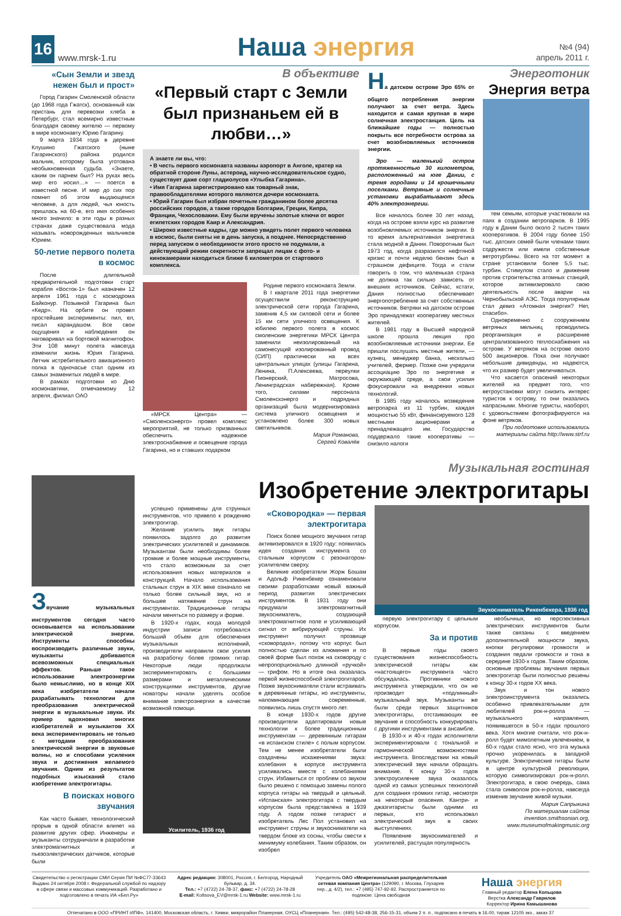16 www.mrsk-1.ru
Наша энергия
№4 (94)
апрель 2011 г.
«Сын Земли и звезд нежен был и прост»
Город Гагарин Смоленской области (до 1968 года Гжатск), основанный как пристань для перевозки хлеба в Петербург, стал всемирно известным благодаря своему жителю — первому в мире космонавту Юрию Гагарину.
9 марта 1934 года в деревне Клушино Гжатского (ныне Гагаринского) района родился мальчик, которому была уготована необыкновенная судьба. «Знаете, каким он парнем был? На руках весь мир его носил…» — поется в известной песне. И мир до сих пор помнит об этом выдающемся человеке, а для людей, чья юность пришлась на 60-е, его имя особенно много значило: в эти годы в разных странах даже существовала мода называть новорожденных мальчиков Юрием.
50-летие первого полета в космос
После длительной предварительной подготовки старт корабля «Восток-1» был назначен 12 апреля 1961 года с космодрома Байконур. Позывной Гагарина был «Кедр». На орбите он провел простейшие эксперименты: пил, ел, писал карандашом. Все свои ощущения и наблюдения он наговаривал на бортовой магнитофон. Эти 108 минут полета навсегда изменили жизнь Юрия Гагарина. Летчик истребительного авиационного полка в одночасье стал одним из самых знаменитых людей в мире.
В рамках подготовки ко Дню космонавтики, отмечаемому 12 апреля, филиал ОАО
В объективе
«Первый старт с Земли был признаньем ей в любви…»
А знаете ли вы, что:
• В честь первого космонавта названы аэропорт в Анголе, кратер на обратной стороне Луны, астероид, научно-исследовательское судно, существует даже сорт гладиолусов «Улыбка Гагарина».
• Имя Гагарина зарегистрировано как товарный знак, правообладателями которого являются дочери космонавта.
• Юрий Гагарин был избран почетным гражданином более десятка российских городов, а также городов Болгарии, Греции, Кипра, Франции, Чехословакии. Ему были вручены золотые ключи от ворот египетских городов Каир и Александрия.
• Широко известные кадры, где можно увидеть полет первого человека в космос, были сняты не в день запуска, а позднее. Непосредственно перед запуском о необходимости этого просто не подумали, а действующий режим секретности запрещал лицам с фото- и кинокамерами находиться ближе 6 километров от стартового комплекса.
«МРСК Центра» — «Смоленскэнерго» провел комплекс мероприятий, не только призванных обеспечить надежное электроснабжение и освещение города Гагарина, но и ставших подарком
Родине первого космонавта Земли.
В I квартале 2011 года энергетики осуществили реконструкцию электрической сети города Гагарина, заменив 4,5 км силовой сети и более 15 км сети уличного освещения. К юбилею первого полета в космос смоленские энергетики МРСК Центра заменили неизолированный на самонесущий изолированный провод (СИП) практически на всех центральных улицах (улицы Гагарина, Ленина, П.Алексеева, переулки Пионерский, Матросова, Ленинградская набережная). Кроме того, силами персонала Смоленскэнерго и подрядных организаций была модернизирована система уличного освещения и установлено более 300 новых светильников.
Мария Романова,
Сергей Ковалёв
На датском острове Эро 65% от общего потребления энергии получают за счет ветра. Здесь находится и самая крупная в мире солнечная электростанция. Цель на ближайшие годы — полностью покрыть все потребности острова за счет возобновляемых источников энергии.
Эро — маленький остров протяженностью 30 километров, расположенный на юге Дании, с тремя городами и 14 крошечными поселками. Ветряные и солнечные установки вырабатывают здесь 40% электроэнергии.
Все началось более 30 лет назад, когда на острове взяли курс на развитие возобновляемых источников энергии. В то время альтернативная энергетика стала модной в Дании. Поворотным был 1973 год, когда разразился нефтяной кризис и почти неделю бензин был в страшном дефиците. Тогда и стали говорить о том, что маленькая страна не должна так сильно зависеть от внешних источников. Сейчас, кстати, Дания полностью обеспечивает энергопотребление за счет собственных источников. Ветряки на датском острове Эро принадлежат кооперативу местных жителей.
В 1981 году в Высшей народной школе прошла лекция про возобновляемые источники энергии. Ее пришли послушать местные жители, — кузнец, менеджер банка, несколько учителей, фермер. Позже они учредили ассоциацию Эро по энергетике и окружающей среде, а свои усилия фокусировали на внедрении новых технологий.
В 1985 году началось возведение ветропарка из 11 турбин, каждая мощностью 55 кВт, финансируемого 128 местными акционерами и принадлежащего им. Государство поддержало такие кооперативы — снизило налоги
Энерготоник
Энергия ветра
тем семьям, которые участвовали на паях в создании ветропарков. В 1995 году в Дании было около 2 тысяч таких кооперативов. В 2004 году более 150 тыс. датских семей были членами таких содружеств или имели собственные ветротурбины. Всего на тот момент в стране установили более 5,5 тыс. турбин. Стимулом стало и движение против строительства атомных станций, которое активизировало свою деятельность после аварии на Чернобыльской АЭС. Тогда популярным стал девиз «Атомная энергия? Нет, спасибо».
Одновременно с сооружением ветряных мельниц проводились реорганизация и расширение централизованного теплоснабжения на острове. У ветряков на острове около 500 акционеров. Пока они получают небольшие дивиденды, но надеются, что их размер будет увеличиваться.
Что касается опасений некоторых жителей на предмет того, что ветроустановки могут снизить интерес туристов к острову, то они оказались напрасными. Многие туристы, наоборот, с удовольствием фотографируются на фоне ветряков.
При подготовке использовались материалы сайта http://www.strf.ru
Музыкальная гостиная
Звучание музыкальных инструментов сегодня часто основывается на использовании электрической энергии. Инструменты способны воспроизводить различные звуки, музыканты добиваются всевозможных специальных эффектов. Раньше такое использование электроэнергии было немыслимо, но в конце XIX века изобретатели начали разрабатывать технологии для преобразования электрической энергии в музыкальные звуки. Их пример вдохновил многих изобретателей и музыкантов XX века экспериментировать не только с методами преобразования электрической энергии в звуковые волны, но и способами усиления звука и достижения желаемого звучания. Одним из результатов подобных изысканий стало изобретение электрогитары.
В поисках нового звучания
Как часто бывает, технологический прорыв в одной области влияет на развитие других сфер. Инженеры и музыканты сотрудничали в разработке электромагнитных и пьезоэлектрических датчиков, которые были
Изобретение электрогитары
успешно применены для струнных инструментов, что привело к рождению электрогитар.
Желание усилить звук гитары появилось задолго до развития электрических усилителей и динамиков. Музыкантам были необходимы более громкие и более мощные инструменты, что стало возможным за счет использования новых материалов и конструкций. Начало использования стальных струн в XIX веке означало не только более сильный звук, но и большее натяжение струн на инструментах. Традиционные гитары начали меняться по размеру и форме.
В 1920-х годах, когда молодой индустрии записи потребовался больший объем для обеспечения музыкальных исполнений, производители направили свои усилия на разработку более громких гитар. Некоторые люди продолжали экспериментировать с большими размерами и металлическими конструкциями инструментов, другие новаторы начали уделять особое внимание электроэнергии в качестве возможной помощи.
Усилитель, 1936 год
«Сковородка» — первая электрогитара
Поиск более мощного звучания гитар активизировался в 1920 году: появилась идея создания инструмента со стальным корпусом с резонатором-усилителем сверху.
Великие изобретатели Жорж Бошам и Адольф Рикенбекер ознаменовали своими разработками новый важный период развития электрических инструментов. В 1931 году они придумали электромагнитный звукосниматель, создающий электромагнитное поле и усиливающий сигнал от вибрирующей струны. Их инструмент получил прозвище «сковородка», потому что корпус был полностью сделан из алюминия и по своей форме был похож на сковороду с непропорционально длинной «ручкой» — грифом. Но в итоге она оказалась первой жизнеспособной электрогитарой. Позже звукосниматели стали встраивать в деревянные гитары, но инструменты, напоминающие современные, появились лишь спустя много лет.
В конце 1930-х годов другие производители адаптировали новые технологии к более традиционным инструментам — деревянным гитарам «в испанском стиле» с полым корпусом. Тем не менее изобретатели были озадачены искажениями звука: колебания в корпусе инструмента усиливались вместе с колебаниями струн. Избавиться от проблем со звуком было решено с помощью замены полого корпуса гитары на твердый и цельный. «Испанская» электрогитара с твердым корпусом была представлена в 1939 году. А годом позже гитарист и изобретатель Лес Пол установил на инструмент струны и звукосниматели на твердом блоке из сосны, чтобы свести к минимуму колебания. Таким образом, он изобрел
Звукосниматель Рикенбекера, 1936 год
первую электрогитару с цельным корпусом.
За и против
В первые годы своего существования жизнеспособность электрической гитары как «настоящего» инструмента часто обсуждалась. Противники нового инструмента утверждали, что он не производит «подлинный» музыкальный звук. Музыканты же были среди первых защитников электрогитары, отстаивающих ее звучание и способность конкурировать с другими инструментами в ансамбле.
В 1930-х и 40-х годах исполнители экспериментировали с тональной и гармонической возможностями инструмента. Впоследствии на новый электрический звук начали обращать внимание. К концу 30-х годов электроусиление звука оказалось одной из самых успешных технологий для создания громких гитар, несмотря на некоторые опасения. Кантри- и джазгитаристы были одними из первых, кто использовал электрический звук в своих выступлениях.
Появление звукоснимателей и усилителей, растущая популярность
необычных, но перспективных электрических инструментов были также связаны с введением дополнительной мощности звука, кнопки регулировки громкости и создания педали громкости и тона в середине 1930-х годов. Таким образом, основные проблемы звучания первых электрогитар были полностью решены к концу 30-х годов XX века.
Звук и тон нового электроинструмента оказались особенно привлекательными для любителей рок-н-ролла — музыкального направления, появившегося в 50-х годах прошлого века. Хотя многие считали, что рок-н-ролл будет мимолетным увлечением, в 60-х годах стало ясно, что эта музыка прочно укоренилась в западной культуре. Электрические гитары были в центре культурной революции, которую символизировал рок-н-ролл. Электрогитара, в свою очередь, сама стала символом рок-н-ролла, навсегда изменив звучание живой музыки.
Мария Сапрыкина
По материалам сайтов invention.smithsonian.org, www.museumofmakingmusic.org
Свидетельство о регистрации СМИ Серия ПИ №ФС77-33643 Выдано 24 октября 2008 г. Федеральной службой по надзору в сфере связи и массовых коммуникаций. Разработано и подготовлено в печать ИА «Бел.Ру»
Адрес редакции: 308001, Россия, г. Белгород, Народный бульвар, д. 34.
Тел.: +7 (4722) 24-78-37, факс: +7 (4722) 24-78-28
E-mail: Koltsova_EV@mrsk-1.ru Website: www.mrsk-1.ru
Учредитель ОАО «Межрегиональная распределительная сетевая компания Центра» (129090, г. Москва, Глухарев пер., д. 4/2), тел.: +7 (495) 747-92-92. Распространяется по подписке. Цена свободная
Наша энергия
Главный редактор Елена Кольцова
Верстка Александр Гаврилов
Корректор Ирина Камышанова
Отпечатано в ООО «ПРИНТ-ИПФ», 141400, Московская область, г. Химки, микрорайон Планерная, ОУСЦ «Планерная». Тел.: (495) 542-48-38, 256-15-31, объем 2 п. л., подписано в печать в 16.00, тираж 12105 экз., заказ 37